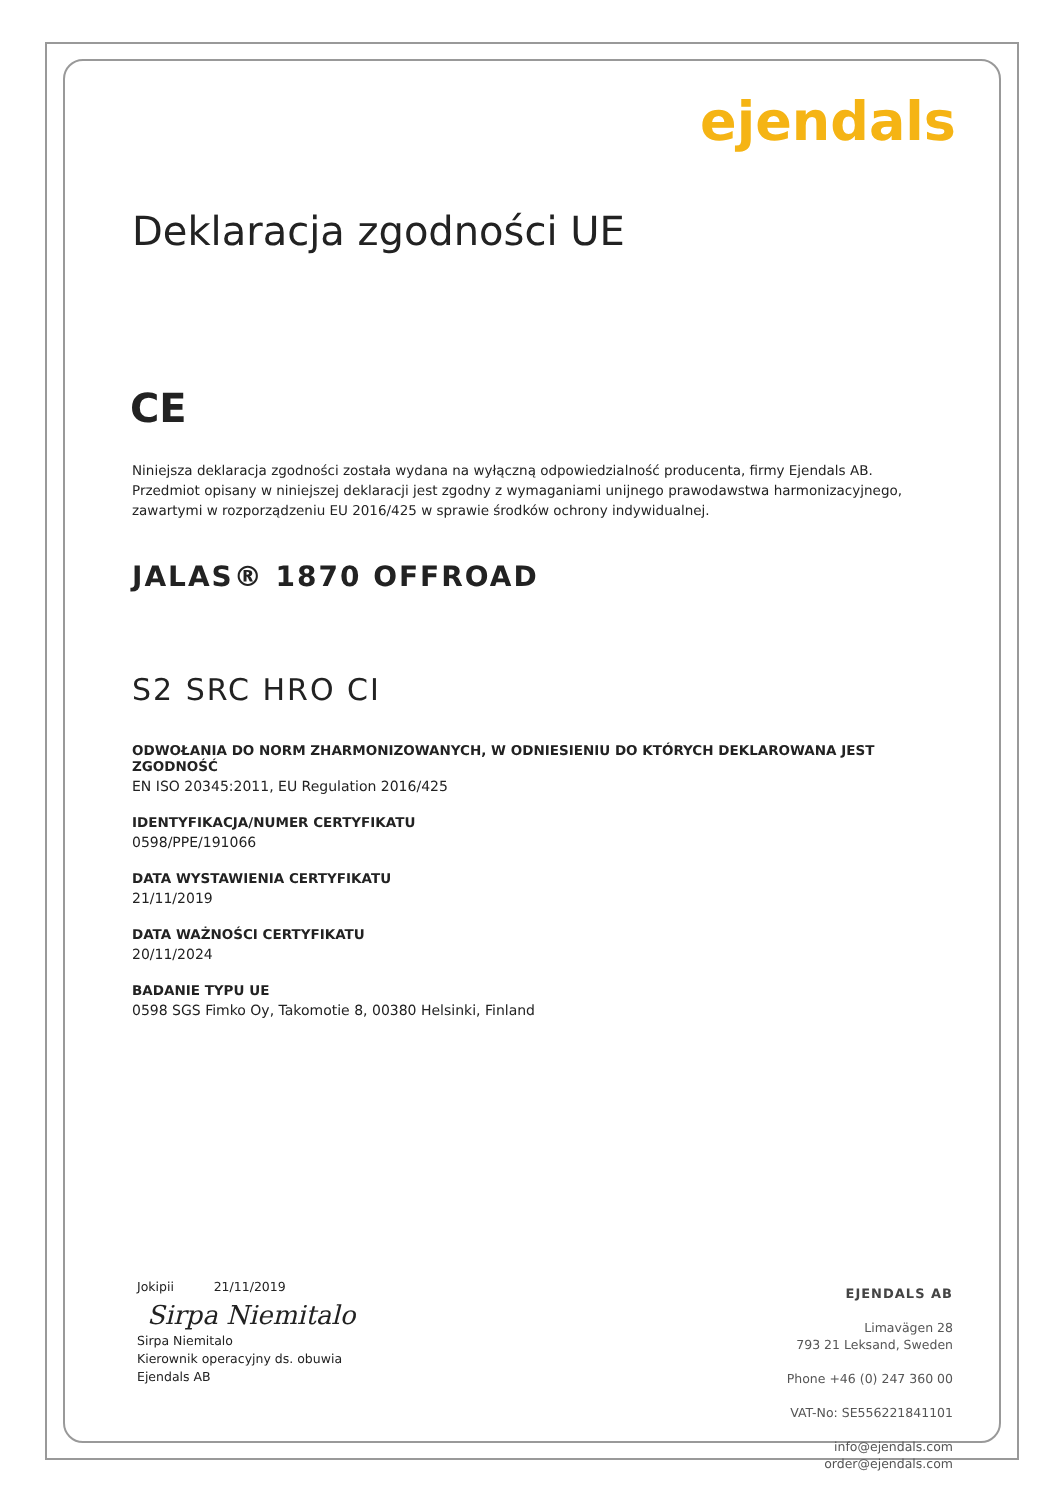ejendals
Deklaracja zgodności UE
CE
Niniejsza deklaracja zgodności została wydana na wyłączną odpowiedzialność producenta, firmy Ejendals AB. Przedmiot opisany w niniejszej deklaracji jest zgodny z wymaganiami unijnego prawodawstwa harmonizacyjnego, zawartymi w rozporządzeniu EU 2016/425 w sprawie środków ochrony indywidualnej.
JALAS® 1870 OFFROAD
S2 SRC HRO CI
ODWOŁANIA DO NORM ZHARMONIZOWANYCH, W ODNIESIENIU DO KTÓRYCH DEKLAROWANA JEST ZGODNOŚĆ
EN ISO 20345:2011, EU Regulation 2016/425
IDENTYFIKACJA/NUMER CERTYFIKATU
0598/PPE/191066
DATA WYSTAWIENIA CERTYFIKATU
21/11/2019
DATA WAŻNOŚCI CERTYFIKATU
20/11/2024
BADANIE TYPU UE
0598 SGS Fimko Oy, Takomotie 8, 00380 Helsinki, Finland
Jokipii 21/11/2019
Sirpa Niemitalo
Sirpa Niemitalo
Kierownik operacyjny ds. obuwia
Ejendals AB
EJENDALS AB
Limavägen 28
793 21 Leksand, Sweden
Phone +46 (0) 247 360 00
VAT-No: SE556221841101
info@ejendals.com
order@ejendals.com